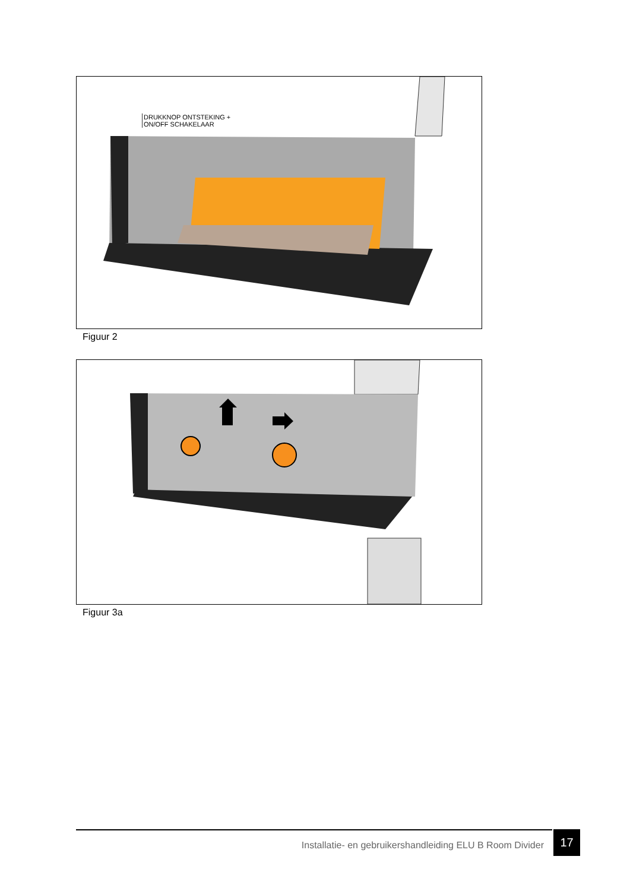DRUKKNOP ONTSTEKING +
ON/OFF SCHAKELAAR
Figuur 2
Figuur 3a
Installatie- en gebruikershandleiding ELU B Room Divider
17